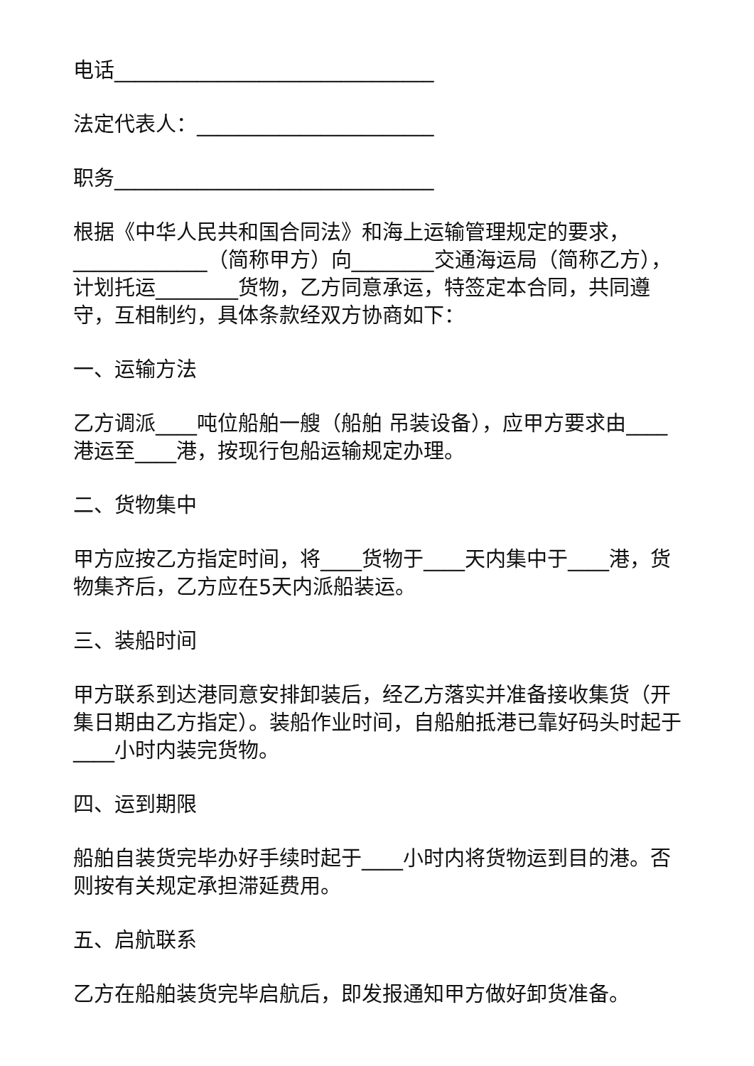电话_______________________________
法定代表人：_______________________
职务_______________________________
根据《中华人民共和国合同法》和海上运输管理规定的要求，_____________（简称甲方）向________交通海运局（简称乙方），计划托运________货物，乙方同意承运，特签定本合同，共同遵守，互相制约，具体条款经双方协商如下：
一、运输方法
乙方调派____吨位船舶一艘（船舶 吊装设备），应甲方要求由____港运至____港，按现行包船运输规定办理。
二、货物集中
甲方应按乙方指定时间，将____货物于____天内集中于____港，货物集齐后，乙方应在5天内派船装运。
三、装船时间
甲方联系到达港同意安排卸装后，经乙方落实并准备接收集货（开集日期由乙方指定）。装船作业时间，自船舶抵港已靠好码头时起于____小时内装完货物。
四、运到期限
船舶自装货完毕办好手续时起于____小时内将货物运到目的港。否则按有关规定承担滞延费用。
五、启航联系
乙方在船舶装货完毕启航后，即发报通知甲方做好卸货准备。